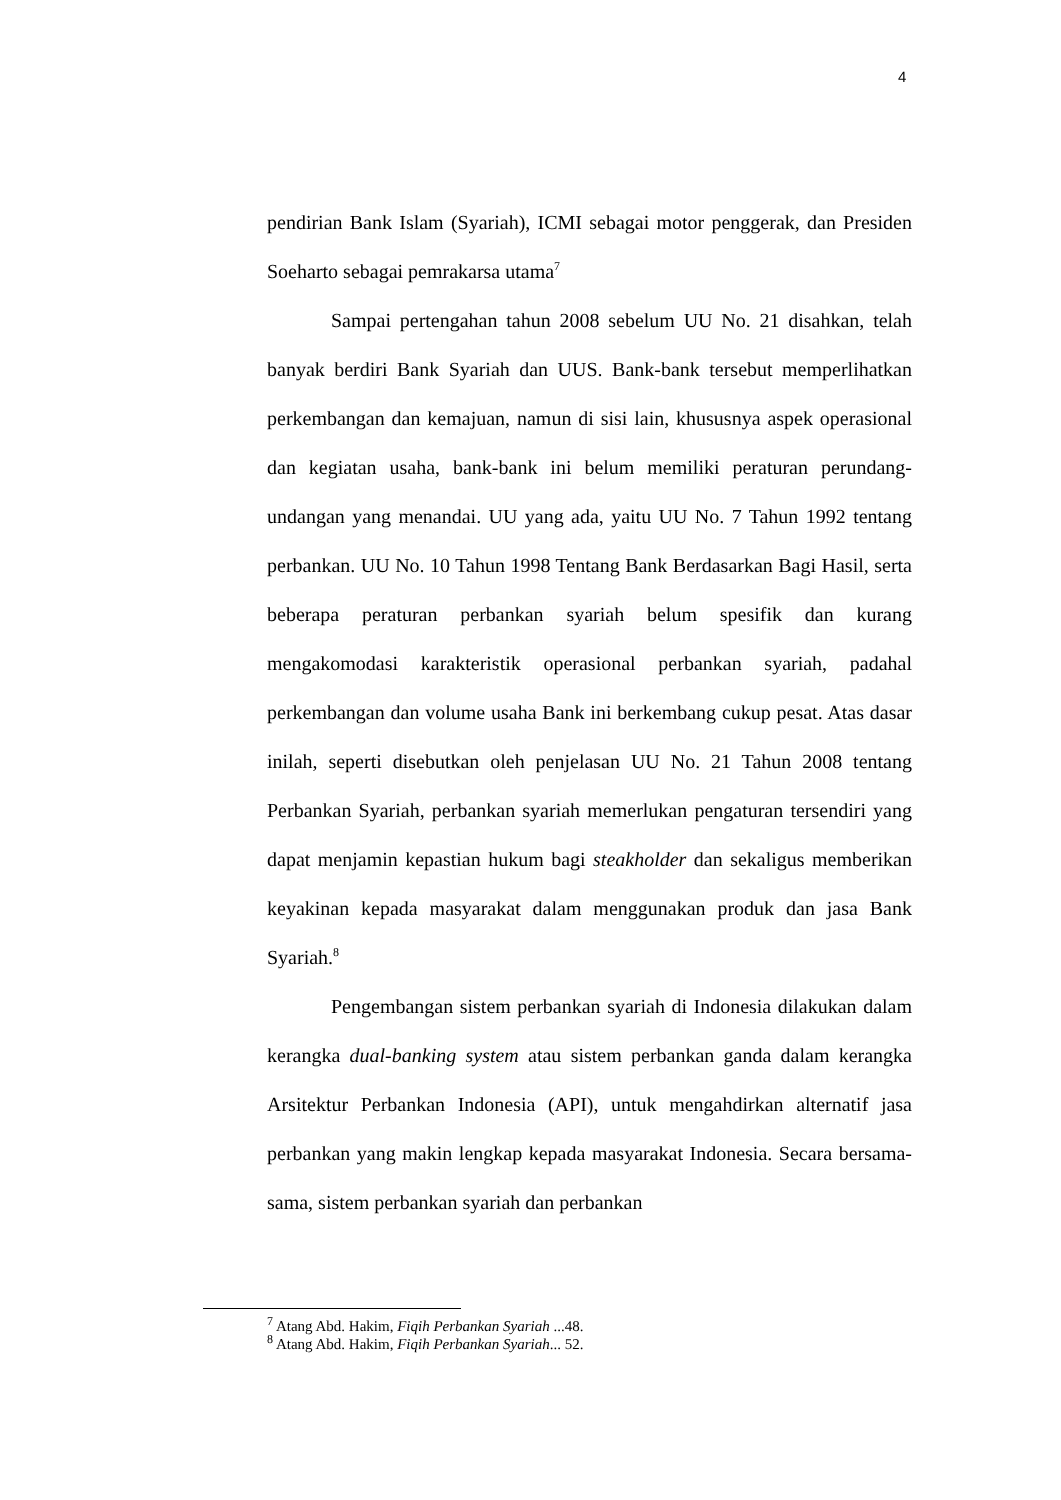4
pendirian Bank Islam (Syariah), ICMI sebagai motor penggerak, dan Presiden Soeharto sebagai pemrakarsa utama<sup>7</sup>
Sampai pertengahan tahun 2008 sebelum UU No. 21 disahkan, telah banyak berdiri Bank Syariah dan UUS. Bank-bank tersebut memperlihatkan perkembangan dan kemajuan, namun di sisi lain, khususnya aspek operasional dan kegiatan usaha, bank-bank ini belum memiliki peraturan perundang-undangan yang menandai. UU yang ada, yaitu UU No. 7 Tahun 1992 tentang perbankan. UU No. 10 Tahun 1998 Tentang Bank Berdasarkan Bagi Hasil, serta beberapa peraturan perbankan syariah belum spesifik dan kurang mengakomodasi karakteristik operasional perbankan syariah, padahal perkembangan dan volume usaha Bank ini berkembang cukup pesat. Atas dasar inilah, seperti disebutkan oleh penjelasan UU No. 21 Tahun 2008 tentang Perbankan Syariah, perbankan syariah memerlukan pengaturan tersendiri yang dapat menjamin kepastian hukum bagi steakholder dan sekaligus memberikan keyakinan kepada masyarakat dalam menggunakan produk dan jasa Bank Syariah.<sup>8</sup>
Pengembangan sistem perbankan syariah di Indonesia dilakukan dalam kerangka dual-banking system atau sistem perbankan ganda dalam kerangka Arsitektur Perbankan Indonesia (API), untuk mengahdirkan alternatif jasa perbankan yang makin lengkap kepada masyarakat Indonesia. Secara bersama-sama, sistem perbankan syariah dan perbankan
<sup>7</sup> Atang Abd. Hakim, Fiqih Perbankan Syariah ...48.
<sup>8</sup> Atang Abd. Hakim, Fiqih Perbankan Syariah... 52.